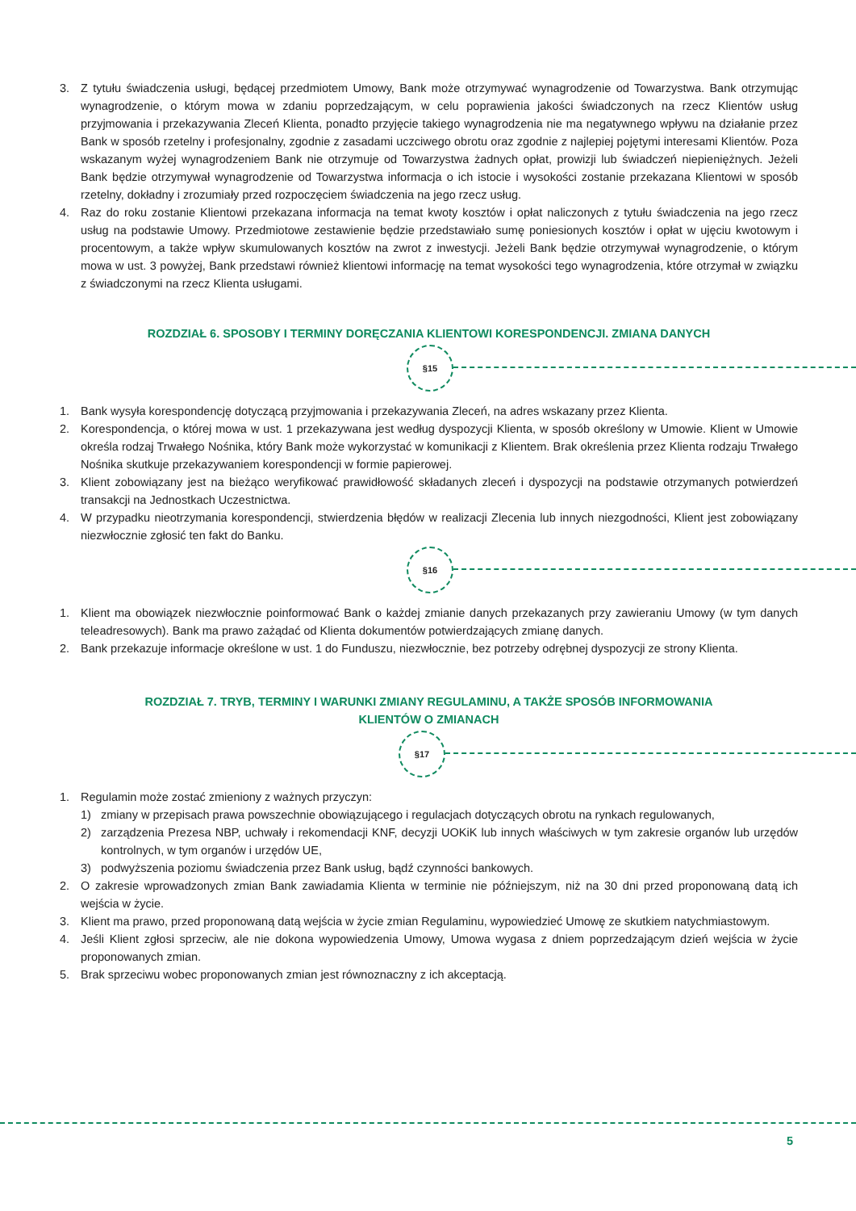3. Z tytułu świadczenia usługi, będącej przedmiotem Umowy, Bank może otrzymywać wynagrodzenie od Towarzystwa. Bank otrzymując wynagrodzenie, o którym mowa w zdaniu poprzedzającym, w celu poprawienia jakości świadczonych na rzecz Klientów usług przyjmowania i przekazywania Zleceń Klienta, ponadto przyjęcie takiego wynagrodzenia nie ma negatywnego wpływu na działanie przez Bank w sposób rzetelny i profesjonalny, zgodnie z zasadami uczciwego obrotu oraz zgodnie z najlepiej pojętymi interesami Klientów. Poza wskazanym wyżej wynagrodzeniem Bank nie otrzymuje od Towarzystwa żadnych opłat, prowizji lub świadczeń niepieniężnych. Jeżeli Bank będzie otrzymywał wynagrodzenie od Towarzystwa informacja o ich istocie i wysokości zostanie przekazana Klientowi w sposób rzetelny, dokładny i zrozumiały przed rozpoczęciem świadczenia na jego rzecz usług.
4. Raz do roku zostanie Klientowi przekazana informacja na temat kwoty kosztów i opłat naliczonych z tytułu świadczenia na jego rzecz usług na podstawie Umowy. Przedmiotowe zestawienie będzie przedstawiało sumę poniesionych kosztów i opłat w ujęciu kwotowym i procentowym, a także wpływ skumulowanych kosztów na zwrot z inwestycji. Jeżeli Bank będzie otrzymywał wynagrodzenie, o którym mowa w ust. 3 powyżej, Bank przedstawi również klientowi informację na temat wysokości tego wynagrodzenia, które otrzymał w związku z świadczonymi na rzecz Klienta usługami.
ROZDZIAŁ 6. SPOSOBY I TERMINY DORĘCZANIA KLIENTOWI KORESPONDENCJI. ZMIANA DANYCH
§15
1. Bank wysyła korespondencję dotyczącą przyjmowania i przekazywania Zleceń, na adres wskazany przez Klienta.
2. Korespondencja, o której mowa w ust. 1 przekazywana jest według dyspozycji Klienta, w sposób określony w Umowie. Klient w Umowie określa rodzaj Trwałego Nośnika, który Bank może wykorzystać w komunikacji z Klientem. Brak określenia przez Klienta rodzaju Trwałego Nośnika skutkuje przekazywaniem korespondencji w formie papierowej.
3. Klient zobowiązany jest na bieżąco weryfikować prawidłowość składanych zleceń i dyspozycji na podstawie otrzymanych potwierdzeń transakcji na Jednostkach Uczestnictwa.
4. W przypadku nieotrzymania korespondencji, stwierdzenia błędów w realizacji Zlecenia lub innych niezgodności, Klient jest zobowiązany niezwłocznie zgłosić ten fakt do Banku.
§16
1. Klient ma obowiązek niezwłocznie poinformować Bank o każdej zmianie danych przekazanych przy zawieraniu Umowy (w tym danych teleadresowych). Bank ma prawo zażądać od Klienta dokumentów potwierdzających zmianę danych.
2. Bank przekazuje informacje określone w ust. 1 do Funduszu, niezwłocznie, bez potrzeby odrębnej dyspozycji ze strony Klienta.
ROZDZIAŁ 7. TRYB, TERMINY I WARUNKI ZMIANY REGULAMINU, A TAKŻE SPOSÓB INFORMOWANIA
KLIENTÓW O ZMIANACH
§17
1. Regulamin może zostać zmieniony z ważnych przyczyn:
1) zmiany w przepisach prawa powszechnie obowiązującego i regulacjach dotyczących obrotu na rynkach regulowanych,
2) zarządzenia Prezesa NBP, uchwały i rekomendacji KNF, decyzji UOKiK lub innych właściwych w tym zakresie organów lub urzędów kontrolnych, w tym organów i urzędów UE,
3) podwyższenia poziomu świadczenia przez Bank usług, bądź czynności bankowych.
2. O zakresie wprowadzonych zmian Bank zawiadamia Klienta w terminie nie późniejszym, niż na 30 dni przed proponowaną datą ich wejścia w życie.
3. Klient ma prawo, przed proponowaną datą wejścia w życie zmian Regulaminu, wypowiedzieć Umowę ze skutkiem natychmiastowym.
4. Jeśli Klient zgłosi sprzeciw, ale nie dokona wypowiedzenia Umowy, Umowa wygasa z dniem poprzedzającym dzień wejścia w życie proponowanych zmian.
5. Brak sprzeciwu wobec proponowanych zmian jest równoznaczny z ich akceptacją.
5